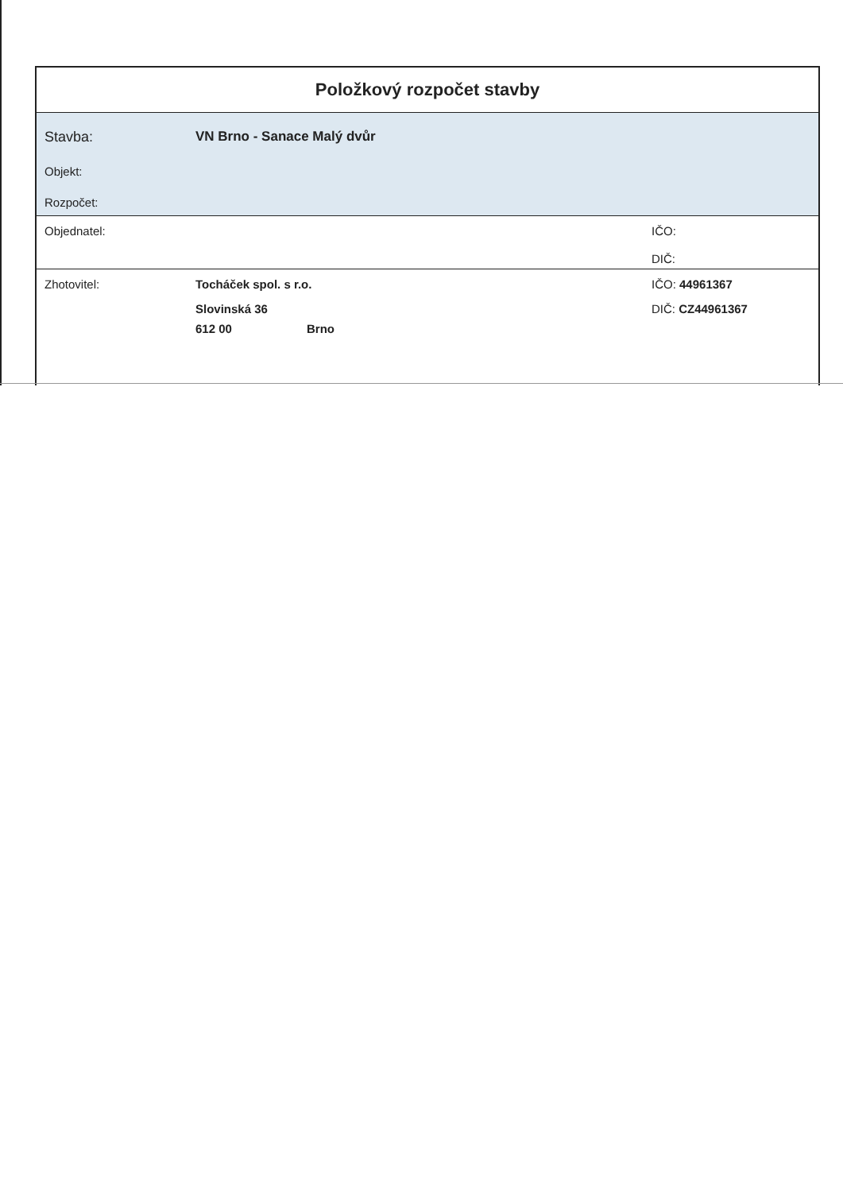| Položkový rozpočet stavby | | | |
| Stavba: | VN Brno - Sanace Malý dvůr | | |
| Objekt: | | | |
| Rozpočet: | | | |
| Objednatel: | | | IČO: |
| | | | DIČ: |
| Zhotovitel: | Tocháček spol. s r.o. | | IČO: 44961367 |
| | Slovinská 36 | | DIČ: CZ44961367 |
| | 612 00 | Brno | |